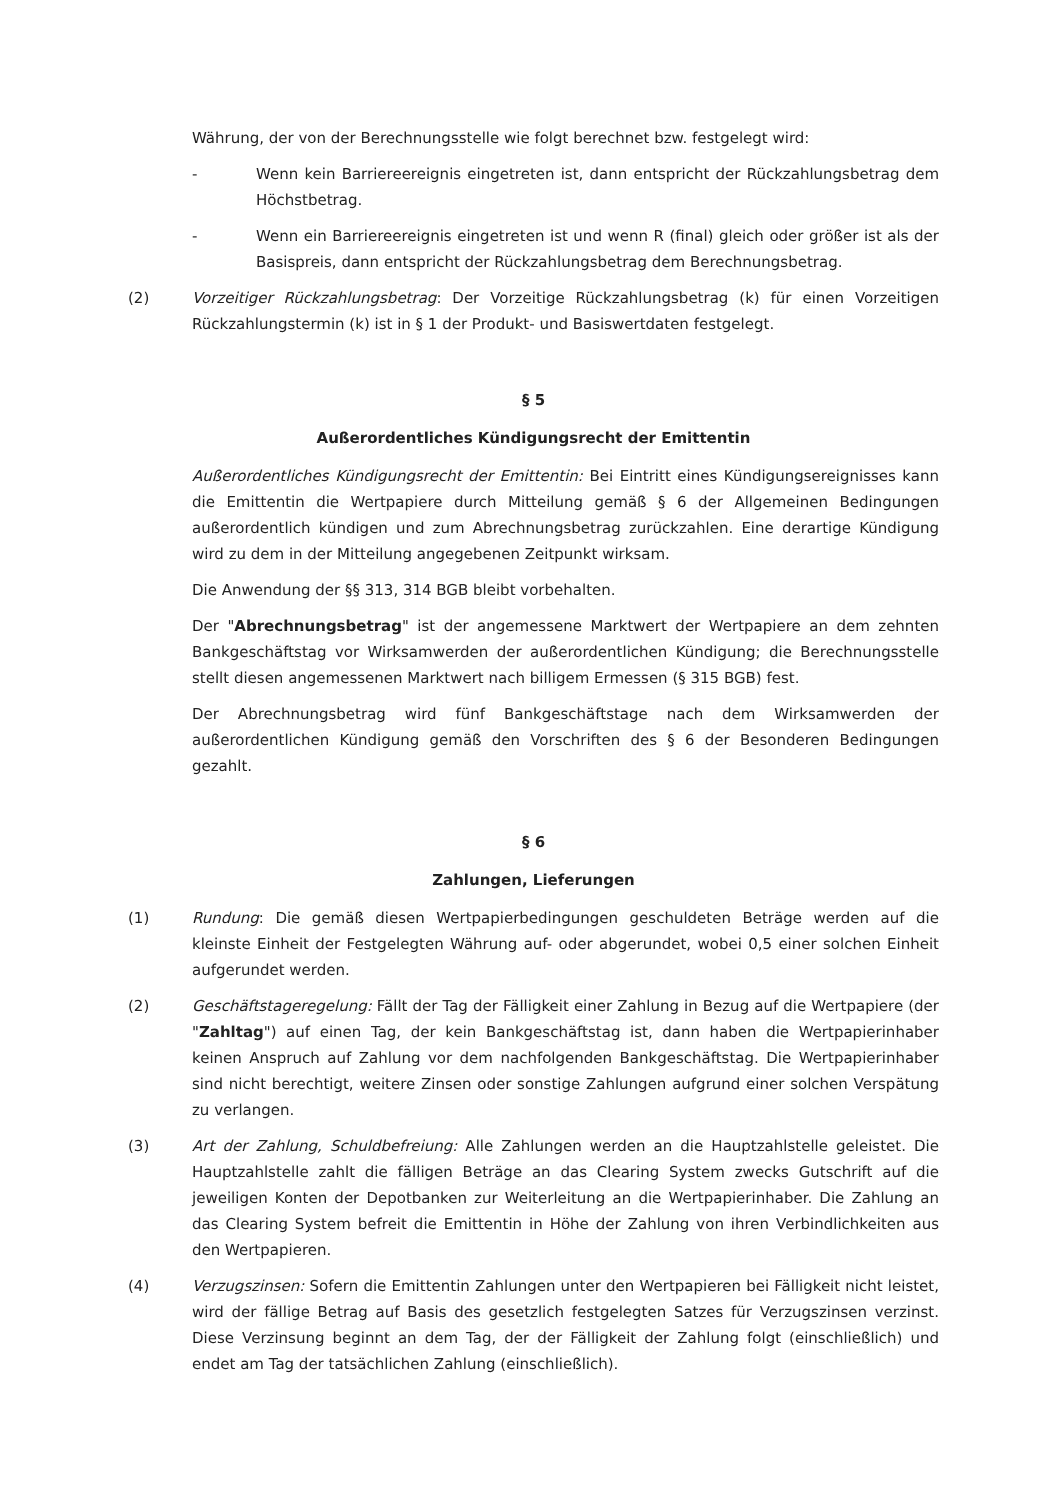Währung, der von der Berechnungsstelle wie folgt berechnet bzw. festgelegt wird:
- Wenn kein Barriereereignis eingetreten ist, dann entspricht der Rückzahlungsbetrag dem Höchstbetrag.
- Wenn ein Barriereereignis eingetreten ist und wenn R (final) gleich oder größer ist als der Basispreis, dann entspricht der Rückzahlungsbetrag dem Berechnungsbetrag.
(2) Vorzeitiger Rückzahlungsbetrag: Der Vorzeitige Rückzahlungsbetrag (k) für einen Vorzeitigen Rückzahlungstermin (k) ist in § 1 der Produkt- und Basiswertdaten festgelegt.
§ 5
Außerordentliches Kündigungsrecht der Emittentin
Außerordentliches Kündigungsrecht der Emittentin: Bei Eintritt eines Kündigungsereignisses kann die Emittentin die Wertpapiere durch Mitteilung gemäß § 6 der Allgemeinen Bedingungen außerordentlich kündigen und zum Abrechnungsbetrag zurückzahlen. Eine derartige Kündigung wird zu dem in der Mitteilung angegebenen Zeitpunkt wirksam.
Die Anwendung der §§ 313, 314 BGB bleibt vorbehalten.
Der "Abrechnungsbetrag" ist der angemessene Marktwert der Wertpapiere an dem zehnten Bankgeschäftstag vor Wirksamwerden der außerordentlichen Kündigung; die Berechnungsstelle stellt diesen angemessenen Marktwert nach billigem Ermessen (§ 315 BGB) fest.
Der Abrechnungsbetrag wird fünf Bankgeschäftstage nach dem Wirksamwerden der außerordentlichen Kündigung gemäß den Vorschriften des § 6 der Besonderen Bedingungen gezahlt.
§ 6
Zahlungen, Lieferungen
(1) Rundung: Die gemäß diesen Wertpapierbedingungen geschuldeten Beträge werden auf die kleinste Einheit der Festgelegten Währung auf- oder abgerundet, wobei 0,5 einer solchen Einheit aufgerundet werden.
(2) Geschäftstageregelung: Fällt der Tag der Fälligkeit einer Zahlung in Bezug auf die Wertpapiere (der "Zahltag") auf einen Tag, der kein Bankgeschäftstag ist, dann haben die Wertpapierinhaber keinen Anspruch auf Zahlung vor dem nachfolgenden Bankgeschäftstag. Die Wertpapierinhaber sind nicht berechtigt, weitere Zinsen oder sonstige Zahlungen aufgrund einer solchen Verspätung zu verlangen.
(3) Art der Zahlung, Schuldbefreiung: Alle Zahlungen werden an die Hauptzahlstelle geleistet. Die Hauptzahlstelle zahlt die fälligen Beträge an das Clearing System zwecks Gutschrift auf die jeweiligen Konten der Depotbanken zur Weiterleitung an die Wertpapierinhaber. Die Zahlung an das Clearing System befreit die Emittentin in Höhe der Zahlung von ihren Verbindlichkeiten aus den Wertpapieren.
(4) Verzugszinsen: Sofern die Emittentin Zahlungen unter den Wertpapieren bei Fälligkeit nicht leistet, wird der fällige Betrag auf Basis des gesetzlich festgelegten Satzes für Verzugszinsen verzinst. Diese Verzinsung beginnt an dem Tag, der der Fälligkeit der Zahlung folgt (einschließlich) und endet am Tag der tatsächlichen Zahlung (einschließlich).